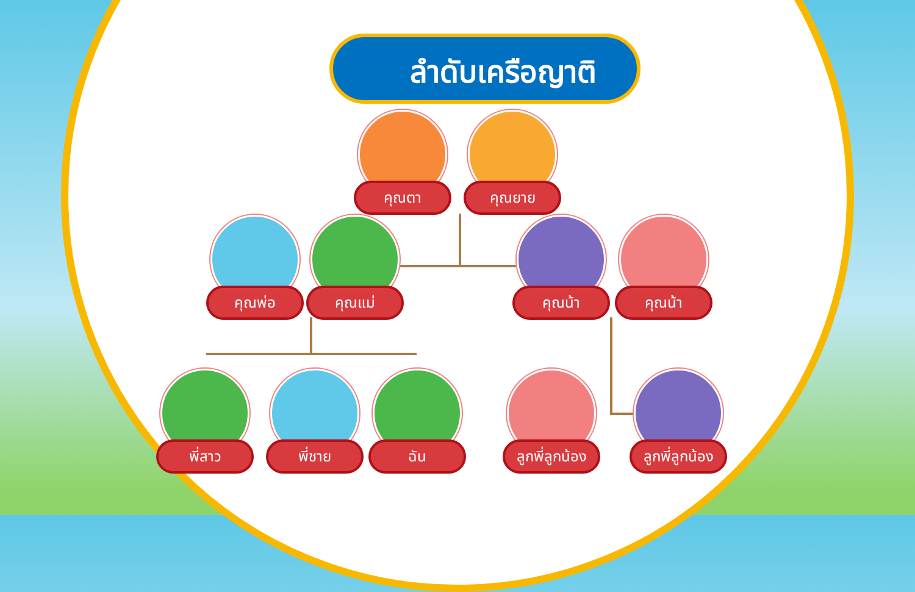ลำดับเครือญาติ
คุณตา คุณยาย
คุณพ่อ คุณแม่ คุณน้า คุณน้า
พี่สาว พี่ชาย ฉัน ลูกพี่ลูกน้อง ลูกพี่ลูกน้อง